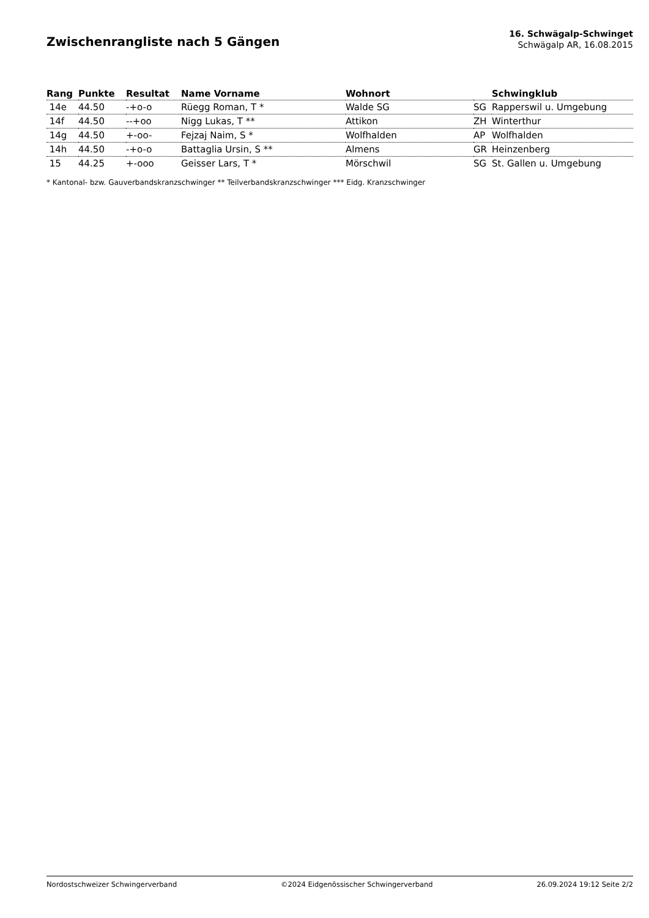Zwischenrangliste nach 5 Gängen
16. Schwägalp-Schwinget
Schwägalp AR, 16.08.2015
| Rang | Punkte | Resultat | Name Vorname | Wohnort | | Schwingklub |
| --- | --- | --- | --- | --- | --- | --- |
| 14e | 44.50 | -+o-o | Rüegg Roman, T * | Walde SG | SG | Rapperswil u. Umgebung |
| 14f | 44.50 | --+oo | Nigg Lukas, T ** | Attikon | ZH | Winterthur |
| 14g | 44.50 | +-oo- | Fejzaj Naim, S * | Wolfhalden | AP | Wolfhalden |
| 14h | 44.50 | -+o-o | Battaglia Ursin, S ** | Almens | GR | Heinzenberg |
| 15 | 44.25 | +-ooo | Geisser Lars, T * | Mörschwil | SG | St. Gallen u. Umgebung |
* Kantonal- bzw. Gauverbandskranzschwinger ** Teilverbandskranzschwinger *** Eidg. Kranzschwinger
Nordostschweizer Schwingerverband ©2024 Eidgenössischer Schwingerverband 26.09.2024 19:12 Seite 2/2